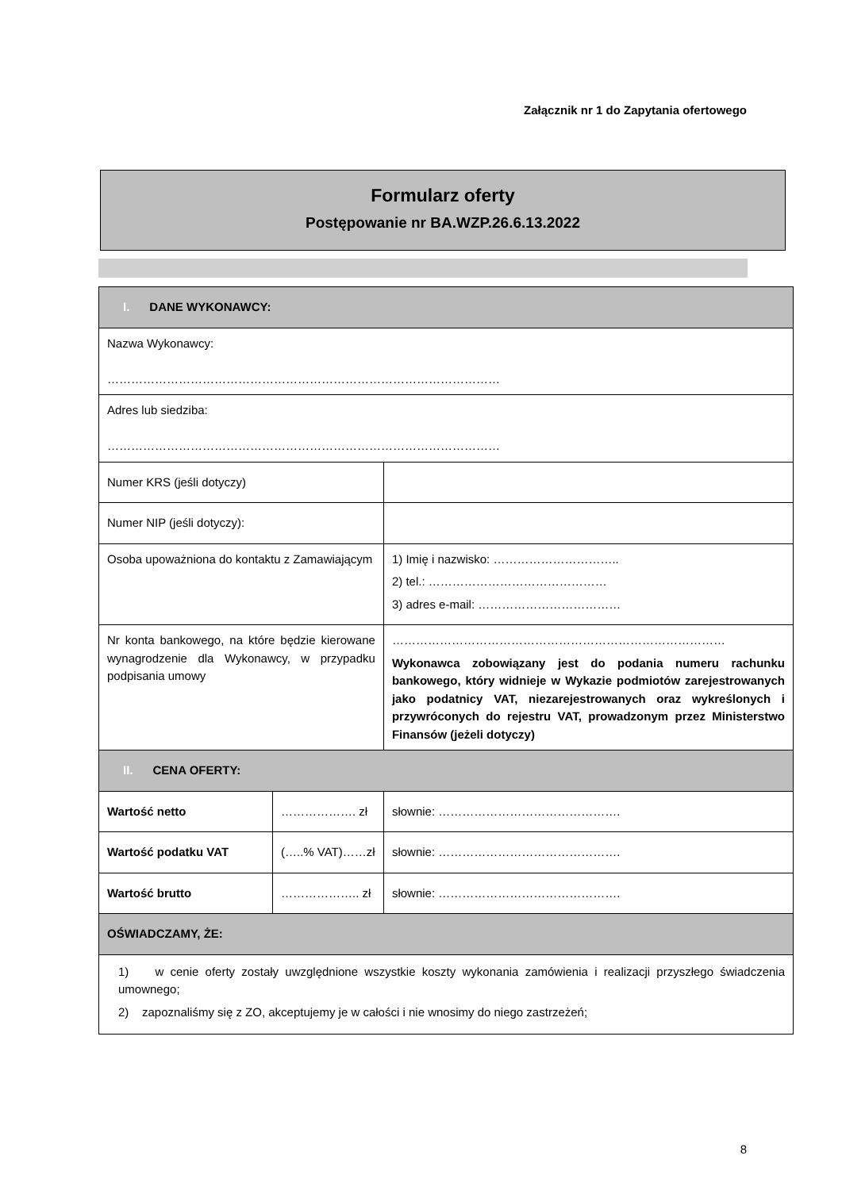Załącznik nr 1 do Zapytania ofertowego
Formularz oferty
Postępowanie nr BA.WZP.26.6.13.2022
| I. DANE WYKONAWCY: | | |
| Nazwa Wykonawcy: ……………………………………………………………………………………… | | |
| Adres lub siedziba: ……………………………………………………………………………………… | | |
| Numer KRS (jeśli dotyczy) | | |
| Numer NIP (jeśli dotyczy): | | |
| Osoba upoważniona do kontaktu z Zamawiającym | | 1) Imię i nazwisko: ………………………….. 2) tel.: ……………………………………… 3) adres e-mail: ……………………………… |
| Nr konta bankowego, na które będzie kierowane wynagrodzenie dla Wykonawcy, w przypadku podpisania umowy | | ………………………………………………………………………… Wykonawca zobowiązany jest do podania numeru rachunku bankowego, który widnieje w Wykazie podmiotów zarejestrowanych jako podatnicy VAT, niezarejestrowanych oraz wykreślonych i przywróconych do rejestru VAT, prowadzonym przez Ministerstwo Finansów (jeżeli dotyczy) |
| II. CENA OFERTY: | | |
| Wartość netto | ………………. zł | słownie: ………………………………………. |
| Wartość podatku VAT | (…..% VAT)……zł | słownie: ………………………………………. |
| Wartość brutto | ……………….. zł | słownie: ………………………………………. |
| OŚWIADCZAMY, ŻE: | | |
| 1) w cenie oferty zostały uwzględnione wszystkie koszty wykonania zamówienia i realizacji przyszłego świadczenia umownego; 2) zapoznaliśmy się z ZO, akceptujemy je w całości i nie wnosimy do niego zastrzeżeń; | | |
8